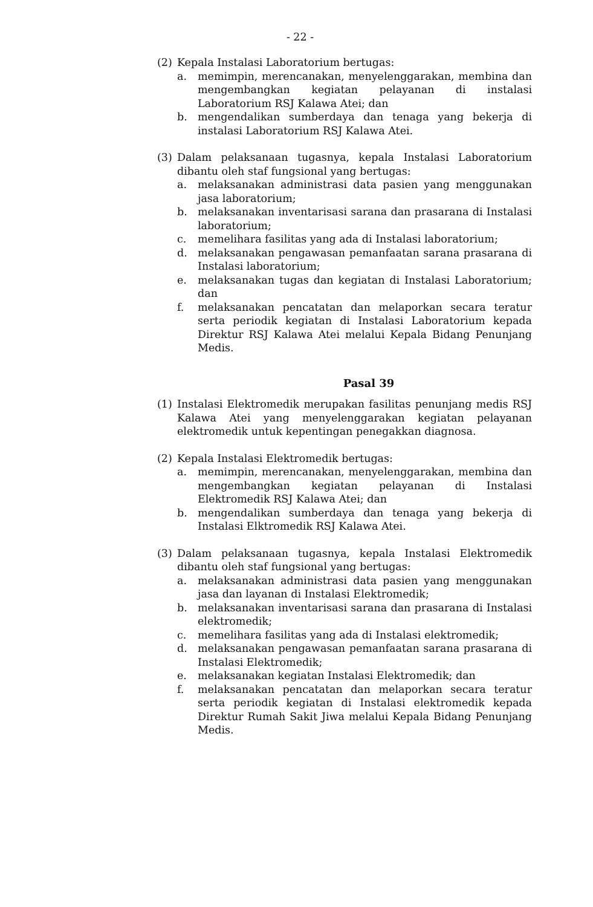- 22 -
(2) Kepala Instalasi Laboratorium bertugas:
a. memimpin, merencanakan, menyelenggarakan, membina dan mengembangkan kegiatan pelayanan di instalasi Laboratorium RSJ Kalawa Atei; dan
b. mengendalikan sumberdaya dan tenaga yang bekerja di instalasi Laboratorium RSJ Kalawa Atei.
(3) Dalam pelaksanaan tugasnya, kepala Instalasi Laboratorium dibantu oleh staf fungsional yang bertugas:
a. melaksanakan administrasi data pasien yang menggunakan jasa laboratorium;
b. melaksanakan inventarisasi sarana dan prasarana di Instalasi laboratorium;
c. memelihara fasilitas yang ada di Instalasi laboratorium;
d. melaksanakan pengawasan pemanfaatan sarana prasarana di Instalasi laboratorium;
e. melaksanakan tugas dan kegiatan di Instalasi Laboratorium; dan
f. melaksanakan pencatatan dan melaporkan secara teratur serta periodik kegiatan di Instalasi Laboratorium kepada Direktur RSJ Kalawa Atei melalui Kepala Bidang Penunjang Medis.
Pasal 39
(1) Instalasi Elektromedik merupakan fasilitas penunjang medis RSJ Kalawa Atei yang menyelenggarakan kegiatan pelayanan elektromedik untuk kepentingan penegakkan diagnosa.
(2) Kepala Instalasi Elektromedik bertugas:
a. memimpin, merencanakan, menyelenggarakan, membina dan mengembangkan kegiatan pelayanan di Instalasi Elektromedik RSJ Kalawa Atei; dan
b. mengendalikan sumberdaya dan tenaga yang bekerja di Instalasi Elktromedik RSJ Kalawa Atei.
(3) Dalam pelaksanaan tugasnya, kepala Instalasi Elektromedik dibantu oleh staf fungsional yang bertugas:
a. melaksanakan administrasi data pasien yang menggunakan jasa dan layanan di Instalasi Elektromedik;
b. melaksanakan inventarisasi sarana dan prasarana di Instalasi elektromedik;
c. memelihara fasilitas yang ada di Instalasi elektromedik;
d. melaksanakan pengawasan pemanfaatan sarana prasarana di Instalasi Elektromedik;
e. melaksanakan kegiatan Instalasi Elektromedik; dan
f. melaksanakan pencatatan dan melaporkan secara teratur serta periodik kegiatan di Instalasi elektromedik kepada Direktur Rumah Sakit Jiwa melalui Kepala Bidang Penunjang Medis.